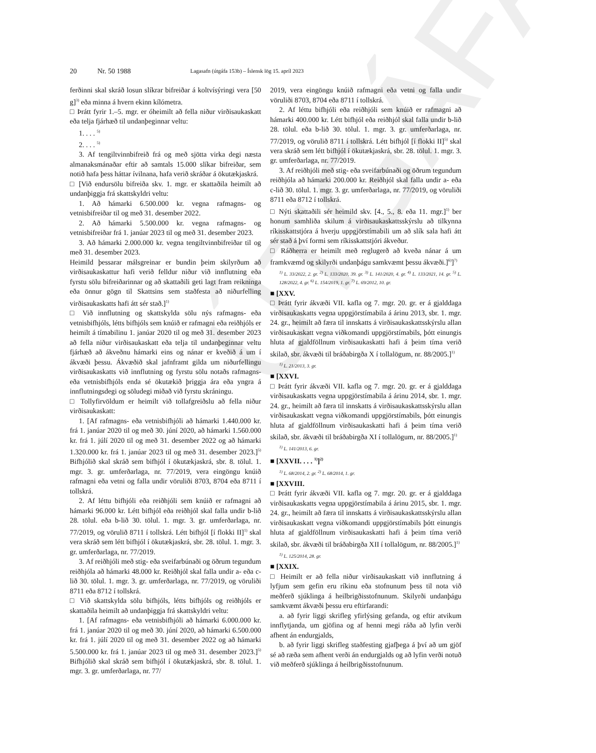ÚTGÁFA
20 Nr. 50 1988 Lagasafn (útgáfa 153b) – Íslensk lög 15. apríl 2023
ferðinni skal skráð losun slíkrar bifreiðar á koltvísýringi vera [50 g]<sup>3)</sup> eða minna á hvern ekinn kílómetra.
□ Þrátt fyrir 1.–5. mgr. er óheimilt að fella niður virðisaukaskatt eða telja fjárhæð til undanþeginnar veltu:
1. . . . <sup>5)</sup>
2. . . . <sup>5)</sup>
3. Af tengiltvinnbifreið frá og með sjötta virka degi næsta almanaksmánaðar eftir að samtals 15.000 slíkar bifreiðar, sem notið hafa þess háttar ívilnana, hafa verið skráðar á ökutækjaskrá.
□ [Við endursölu bifreiða skv. 1. mgr. er skattaðila heimilt að undanþiggja frá skattskyldri veltu:
1. Að hámarki 6.500.000 kr. vegna rafmagns- og vetnisbifreiðar til og með 31. desember 2022.
2. Að hámarki 5.500.000 kr. vegna rafmagns- og vetnisbifreiðar frá 1. janúar 2023 til og með 31. desember 2023.
3. Að hámarki 2.000.000 kr. vegna tengiltvinnbifreiðar til og með 31. desember 2023.
Heimild þessarar málsgreinar er bundin þeim skilyrðum að virðisaukaskattur hafi verið felldur niður við innflutning eða fyrstu sölu bifreiðarinnar og að skattaðili geti lagt fram reikninga eða önnur gögn til Skattsins sem staðfesta að niðurfelling virðisaukaskatts hafi átt sér stað.]<sup>1)</sup>
□ Við innflutning og skattskylda sölu nýs rafmagns- eða vetnisbifhjóls, létts bifhjóls sem knúið er rafmagni eða reiðhjóls er heimilt á tímabilinu 1. janúar 2020 til og með 31. desember 2023 að fella niður virðisaukaskatt eða telja til undanþeginnar veltu fjárhæð að ákveðnu hámarki eins og nánar er kveðið á um í ákvæði þessu. Ákvæðið skal jafnframt gilda um niðurfellingu virðisaukaskatts við innflutning og fyrstu sölu notaðs rafmagns- eða vetnisbifhjóls enda sé ökutækið þriggja ára eða yngra á innflutningsdegi og söludegi miðað við fyrstu skráningu.
□ Tollyfirvöldum er heimilt við tollafgreiðslu að fella niður virðisaukaskatt:
1. [Af rafmagns- eða vetnisbifhjóli að hámarki 1.440.000 kr. frá 1. janúar 2020 til og með 30. júní 2020, að hámarki 1.560.000 kr. frá 1. júlí 2020 til og með 31. desember 2022 og að hámarki 1.320.000 kr. frá 1. janúar 2023 til og með 31. desember 2023.]<sup>5)</sup> Bifhjólið skal skráð sem bifhjól í ökutækjaskrá, sbr. 8. tölul. 1. mgr. 3. gr. umferðarlaga, nr. 77/2019, vera eingöngu knúið rafmagni eða vetni og falla undir vöruliði 8703, 8704 eða 8711 í tollskrá.
2. Af léttu bifhjóli eða reiðhjóli sem knúið er rafmagni að hámarki 96.000 kr. Létt bifhjól eða reiðhjól skal falla undir b-lið 28. tölul. eða b-lið 30. tölul. 1. mgr. 3. gr. umferðarlaga, nr. 77/2019, og vörulið 8711 í tollskrá. Létt bifhjól [í flokki II]<sup>1)</sup> skal vera skráð sem létt bifhjól í ökutækjaskrá, sbr. 28. tölul. 1. mgr. 3. gr. umferðarlaga, nr. 77/2019.
3. Af reiðhjóli með stig- eða sveifarbúnaði og öðrum tegundum reiðhjóla að hámarki 48.000 kr. Reiðhjól skal falla undir a- eða c-lið 30. tölul. 1. mgr. 3. gr. umferðarlaga, nr. 77/2019, og vöruliði 8711 eða 8712 í tollskrá.
□ Við skattskylda sölu bifhjóls, létts bifhjóls og reiðhjóls er skattaðila heimilt að undanþiggja frá skattskyldri veltu:
1. [Af rafmagns- eða vetnisbifhjóli að hámarki 6.000.000 kr. frá 1. janúar 2020 til og með 30. júní 2020, að hámarki 6.500.000 kr. frá 1. júlí 2020 til og með 31. desember 2022 og að hámarki 5.500.000 kr. frá 1. janúar 2023 til og með 31. desember 2023.]<sup>5)</sup> Bifhjólið skal skráð sem bifhjól í ökutækjaskrá, sbr. 8. tölul. 1. mgr. 3. gr. umferðarlaga, nr. 77/
2019, vera eingöngu knúið rafmagni eða vetni og falla undir vöruliði 8703, 8704 eða 8711 í tollskrá.
2. Af léttu bifhjóli eða reiðhjóli sem knúið er rafmagni að hámarki 400.000 kr. Létt bifhjól eða reiðhjól skal falla undir b-lið 28. tölul. eða b-lið 30. tölul. 1. mgr. 3. gr. umferðarlaga, nr. 77/2019, og vörulið 8711 í tollskrá. Létt bifhjól [í flokki II]<sup>5)</sup> skal vera skráð sem létt bifhjól í ökutækjaskrá, sbr. 28. tölul. 1. mgr. 3. gr. umferðarlaga, nr. 77/2019.
3. Af reiðhjóli með stig- eða sveifarbúnaði og öðrum tegundum reiðhjóla að hámarki 200.000 kr. Reiðhjól skal falla undir a- eða c-lið 30. tölul. 1. mgr. 3. gr. umferðarlaga, nr. 77/2019, og vöruliði 8711 eða 8712 í tollskrá.
□ Nýti skattaðili sér heimild skv. [4., 5., 8. eða 11. mgr.]<sup>1)</sup> ber honum samhliða skilum á virðisaukaskattsskýrslu að tilkynna ríkisskattstjóra á hverju uppgjörstímabili um að slík sala hafi átt sér stað á því formi sem ríkisskattstjóri ákveður.
□ Ráðherra er heimilt með reglugerð að kveða nánar á um framkvæmd og skilyrði undanþágu samkvæmt þessu ákvæði.]<sup>6)</sup>]<sup>7)</sup>
<sup>1)</sup> L. 33/2022, 2. gr. <sup>2)</sup> L. 133/2020, 39. gr. <sup>3)</sup> L. 141/2020, 4. gr. <sup>4)</sup> L. 133/2021, 14. gr. <sup>5)</sup> L. 128/2022, 4. gr. <sup>6)</sup> L. 154/2019, 1. gr. <sup>7)</sup> L. 69/2012, 10. gr.
■ [XXV.
□ Þrátt fyrir ákvæði VII. kafla og 7. mgr. 20. gr. er á gjalddaga virðisaukaskatts vegna uppgjörstímabila á árinu 2013, sbr. 1. mgr. 24. gr., heimilt að færa til innskatts á virðisaukaskattsskýrslu allan virðisaukaskatt vegna viðkomandi uppgjörstímabils, þótt einungis hluta af gjaldföllnum virðisaukaskatti hafi á þeim tíma verið skilað, sbr. ákvæði til bráðabirgða X í tollalögum, nr. 88/2005.]<sup>1)</sup>
<sup>1)</sup> L. 21/2013, 3. gr.
■ [XXVI.
□ Þrátt fyrir ákvæði VII. kafla og 7. mgr. 20. gr. er á gjalddaga virðisaukaskatts vegna uppgjörstímabila á árinu 2014, sbr. 1. mgr. 24. gr., heimilt að færa til innskatts á virðisaukaskattsskýrslu allan virðisaukaskatt vegna viðkomandi uppgjörstímabils, þótt einungis hluta af gjaldföllnum virðisaukaskatti hafi á þeim tíma verið skilað, sbr. ákvæði til bráðabirgða XI í tollalögum, nr. 88/2005.]<sup>1)</sup>
<sup>1)</sup> L. 141/2013, 6. gr.
■ [XXVII. . . . <sup>1)</sup>]<sup>2)</sup>
<sup>1)</sup> L. 68/2014, 2. gr. <sup>2)</sup> L. 68/2014, 1. gr.
■ [XXVIII.
□ Þrátt fyrir ákvæði VII. kafla og 7. mgr. 20. gr. er á gjalddaga virðisaukaskatts vegna uppgjörstímabila á árinu 2015, sbr. 1. mgr. 24. gr., heimilt að færa til innskatts á virðisaukaskattsskýrslu allan virðisaukaskatt vegna viðkomandi uppgjörstímabils þótt einungis hluta af gjaldföllnum virðisaukaskatti hafi á þeim tíma verið skilað, sbr. ákvæði til bráðabirgða XII í tollalögum, nr. 88/2005.]<sup>1)</sup>
<sup>1)</sup> L. 125/2014, 28. gr.
■ [XXIX.
□ Heimilt er að fella niður virðisaukaskatt við innflutning á lyfjum sem gefin eru ríkinu eða stofnunum þess til nota við meðferð sjúklinga á heilbrigðisstofnunum. Skilyrði undanþágu samkvæmt ákvæði þessu eru eftirfarandi:
a. að fyrir liggi skrifleg yfirlýsing gefanda, og eftir atvikum innflytjanda, um gjöfina og af henni megi ráða að lyfin verði afhent án endurgjalds,
b. að fyrir liggi skrifleg staðfesting gjafþega á því að um gjöf sé að ræða sem afhent verði án endurgjalds og að lyfin verði notuð við meðferð sjúklinga á heilbrigðisstofnunum.